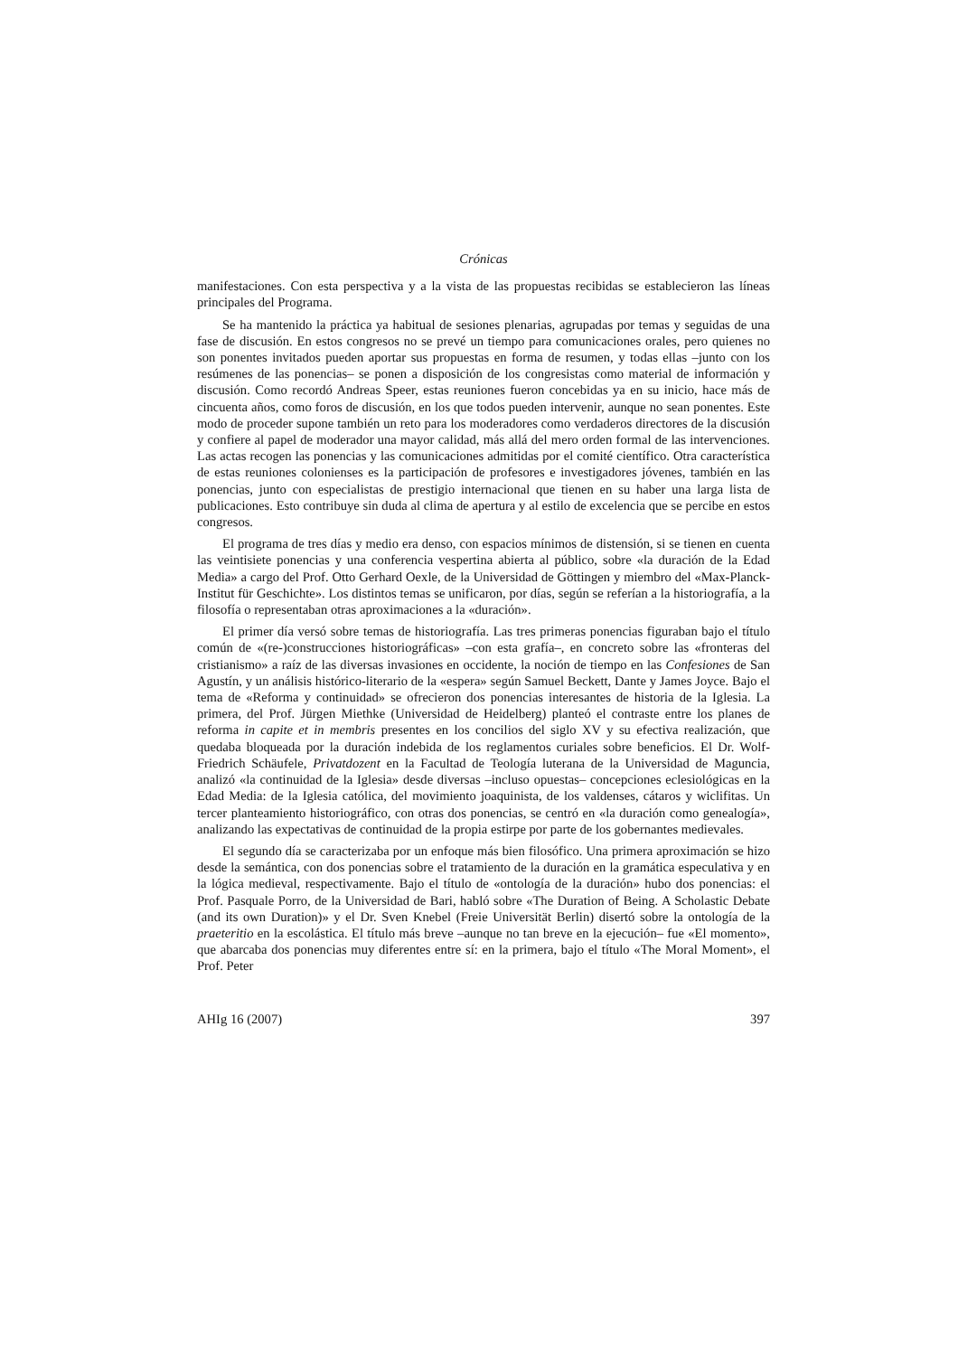Crónicas
manifestaciones. Con esta perspectiva y a la vista de las propuestas recibidas se establecieron las líneas principales del Programa.
Se ha mantenido la práctica ya habitual de sesiones plenarias, agrupadas por temas y seguidas de una fase de discusión. En estos congresos no se prevé un tiempo para comunicaciones orales, pero quienes no son ponentes invitados pueden aportar sus propuestas en forma de resumen, y todas ellas –junto con los resúmenes de las ponencias– se ponen a disposición de los congresistas como material de información y discusión. Como recordó Andreas Speer, estas reuniones fueron concebidas ya en su inicio, hace más de cincuenta años, como foros de discusión, en los que todos pueden intervenir, aunque no sean ponentes. Este modo de proceder supone también un reto para los moderadores como verdaderos directores de la discusión y confiere al papel de moderador una mayor calidad, más allá del mero orden formal de las intervenciones. Las actas recogen las ponencias y las comunicaciones admitidas por el comité científico. Otra característica de estas reuniones colonienses es la participación de profesores e investigadores jóvenes, también en las ponencias, junto con especialistas de prestigio internacional que tienen en su haber una larga lista de publicaciones. Esto contribuye sin duda al clima de apertura y al estilo de excelencia que se percibe en estos congresos.
El programa de tres días y medio era denso, con espacios mínimos de distensión, si se tienen en cuenta las veintisiete ponencias y una conferencia vespertina abierta al público, sobre «la duración de la Edad Media» a cargo del Prof. Otto Gerhard Oexle, de la Universidad de Göttingen y miembro del «Max-Planck-Institut für Geschichte». Los distintos temas se unificaron, por días, según se referían a la historiografía, a la filosofía o representaban otras aproximaciones a la «duración».
El primer día versó sobre temas de historiografía. Las tres primeras ponencias figuraban bajo el título común de «(re-)construcciones historiográficas» –con esta grafía–, en concreto sobre las «fronteras del cristianismo» a raíz de las diversas invasiones en occidente, la noción de tiempo en las Confesiones de San Agustín, y un análisis histórico-literario de la «espera» según Samuel Beckett, Dante y James Joyce. Bajo el tema de «Reforma y continuidad» se ofrecieron dos ponencias interesantes de historia de la Iglesia. La primera, del Prof. Jürgen Miethke (Universidad de Heidelberg) planteó el contraste entre los planes de reforma in capite et in membris presentes en los concilios del siglo XV y su efectiva realización, que quedaba bloqueada por la duración indebida de los reglamentos curiales sobre beneficios. El Dr. Wolf-Friedrich Schäufele, Privatdozent en la Facultad de Teología luterana de la Universidad de Maguncia, analizó «la continuidad de la Iglesia» desde diversas –incluso opuestas– concepciones eclesiológicas en la Edad Media: de la Iglesia católica, del movimiento joaquinista, de los valdenses, cátaros y wiclifitas. Un tercer planteamiento historiográfico, con otras dos ponencias, se centró en «la duración como genealogía», analizando las expectativas de continuidad de la propia estirpe por parte de los gobernantes medievales.
El segundo día se caracterizaba por un enfoque más bien filosófico. Una primera aproximación se hizo desde la semántica, con dos ponencias sobre el tratamiento de la duración en la gramática especulativa y en la lógica medieval, respectivamente. Bajo el título de «ontología de la duración» hubo dos ponencias: el Prof. Pasquale Porro, de la Universidad de Bari, habló sobre «The Duration of Being. A Scholastic Debate (and its own Duration)» y el Dr. Sven Knebel (Freie Universität Berlin) disertó sobre la ontología de la praeteritio en la escolástica. El título más breve –aunque no tan breve en la ejecución– fue «El momento», que abarcaba dos ponencias muy diferentes entre sí: en la primera, bajo el título «The Moral Moment», el Prof. Peter
AHIg 16 (2007) 397